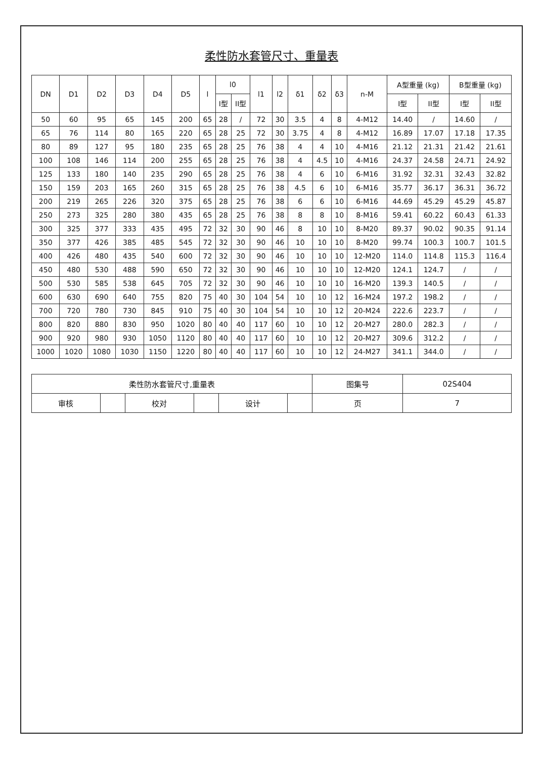柔性防水套管尺寸、重量表
| DN | D1 | D2 | D3 | D4 | D5 | l | l0 | | l1 | l2 | δ1 | δ2 | δ3 | n-M | A型重量 (kg) | | B型重量 (kg) | |
| --- | --- | --- | --- | --- | --- | --- | --- | --- | --- | --- | --- | --- | --- | --- | --- | --- | --- | --- |
| | | | | | | | I型 | II型 | | | | | | | I型 | II型 | I型 | II型 |
| 50 | 60 | 95 | 65 | 145 | 200 | 65 | 28 | / | 72 | 30 | 3.5 | 4 | 8 | 4-M12 | 14.40 | / | 14.60 | / |
| 65 | 76 | 114 | 80 | 165 | 220 | 65 | 28 | 25 | 72 | 30 | 3.75 | 4 | 8 | 4-M12 | 16.89 | 17.07 | 17.18 | 17.35 |
| 80 | 89 | 127 | 95 | 180 | 235 | 65 | 28 | 25 | 76 | 38 | 4 | 4 | 10 | 4-M16 | 21.12 | 21.31 | 21.42 | 21.61 |
| 100 | 108 | 146 | 114 | 200 | 255 | 65 | 28 | 25 | 76 | 38 | 4 | 4.5 | 10 | 4-M16 | 24.37 | 24.58 | 24.71 | 24.92 |
| 125 | 133 | 180 | 140 | 235 | 290 | 65 | 28 | 25 | 76 | 38 | 4 | 6 | 10 | 6-M16 | 31.92 | 32.31 | 32.43 | 32.82 |
| 150 | 159 | 203 | 165 | 260 | 315 | 65 | 28 | 25 | 76 | 38 | 4.5 | 6 | 10 | 6-M16 | 35.77 | 36.17 | 36.31 | 36.72 |
| 200 | 219 | 265 | 226 | 320 | 375 | 65 | 28 | 25 | 76 | 38 | 6 | 6 | 10 | 6-M16 | 44.69 | 45.29 | 45.29 | 45.87 |
| 250 | 273 | 325 | 280 | 380 | 435 | 65 | 28 | 25 | 76 | 38 | 8 | 8 | 10 | 8-M16 | 59.41 | 60.22 | 60.43 | 61.33 |
| 300 | 325 | 377 | 333 | 435 | 495 | 72 | 32 | 30 | 90 | 46 | 8 | 10 | 10 | 8-M20 | 89.37 | 90.02 | 90.35 | 91.14 |
| 350 | 377 | 426 | 385 | 485 | 545 | 72 | 32 | 30 | 90 | 46 | 10 | 10 | 10 | 8-M20 | 99.74 | 100.3 | 100.7 | 101.5 |
| 400 | 426 | 480 | 435 | 540 | 600 | 72 | 32 | 30 | 90 | 46 | 10 | 10 | 10 | 12-M20 | 114.0 | 114.8 | 115.3 | 116.4 |
| 450 | 480 | 530 | 488 | 590 | 650 | 72 | 32 | 30 | 90 | 46 | 10 | 10 | 10 | 12-M20 | 124.1 | 124.7 | / | / |
| 500 | 530 | 585 | 538 | 645 | 705 | 72 | 32 | 30 | 90 | 46 | 10 | 10 | 10 | 16-M20 | 139.3 | 140.5 | / | / |
| 600 | 630 | 690 | 640 | 755 | 820 | 75 | 40 | 30 | 104 | 54 | 10 | 10 | 12 | 16-M24 | 197.2 | 198.2 | / | / |
| 700 | 720 | 780 | 730 | 845 | 910 | 75 | 40 | 30 | 104 | 54 | 10 | 10 | 12 | 20-M24 | 222.6 | 223.7 | / | / |
| 800 | 820 | 880 | 830 | 950 | 1020 | 80 | 40 | 40 | 117 | 60 | 10 | 10 | 12 | 20-M27 | 280.0 | 282.3 | / | / |
| 900 | 920 | 980 | 930 | 1050 | 1120 | 80 | 40 | 40 | 117 | 60 | 10 | 10 | 12 | 20-M27 | 309.6 | 312.2 | / | / |
| 1000 | 1020 | 1080 | 1030 | 1150 | 1220 | 80 | 40 | 40 | 117 | 60 | 10 | 10 | 12 | 24-M27 | 341.1 | 344.0 | / | / |
| 柔性防水套管尺寸,重量表 | | | | | | 图集号 | 02S404 |
| 审核 | | 校对 | | 设计 | | 页 | 7 |